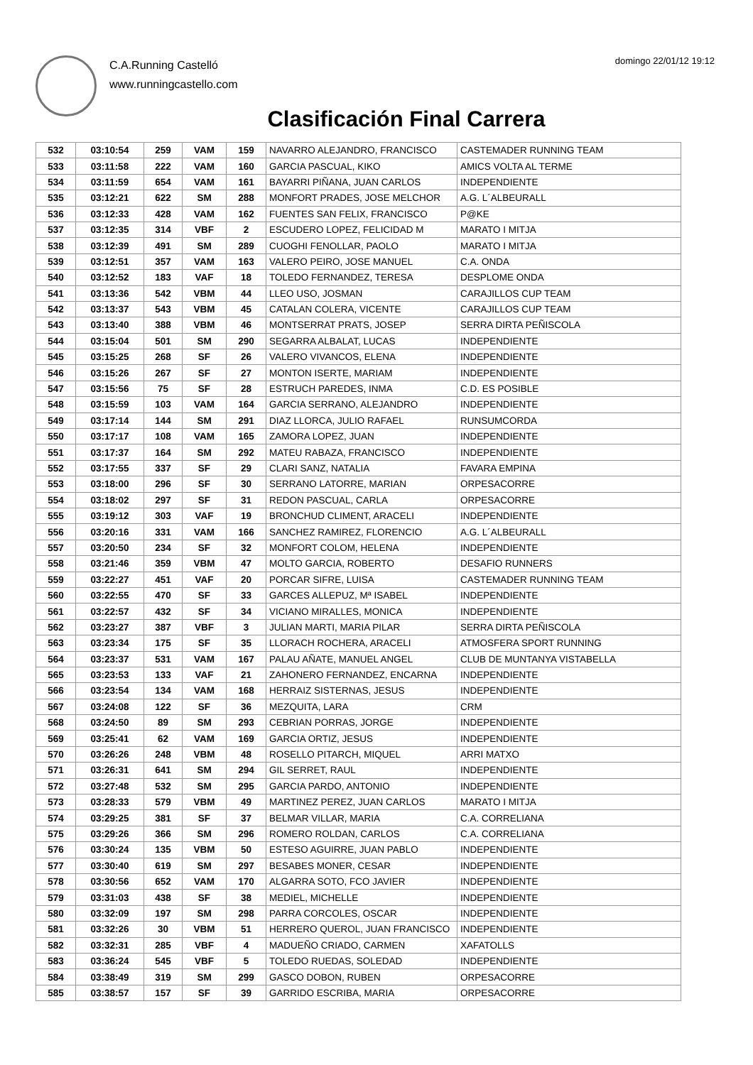C.A.Running Castelló
www.runningcastello.com
domingo 22/01/12 19:12
Clasificación Final Carrera
| 532 | 03:10:54 | 259 | VAM | 159 | NAVARRO ALEJANDRO, FRANCISCO | CASTEMADER RUNNING TEAM |
| 533 | 03:11:58 | 222 | VAM | 160 | GARCIA PASCUAL, KIKO | AMICS VOLTA AL TERME |
| 534 | 03:11:59 | 654 | VAM | 161 | BAYARRI PIÑANA, JUAN CARLOS | INDEPENDIENTE |
| 535 | 03:12:21 | 622 | SM | 288 | MONFORT PRADES, JOSE MELCHOR | A.G. L´ALBEURALL |
| 536 | 03:12:33 | 428 | VAM | 162 | FUENTES SAN FELIX, FRANCISCO | P@KE |
| 537 | 03:12:35 | 314 | VBF | 2 | ESCUDERO LOPEZ, FELICIDAD M | MARATO I MITJA |
| 538 | 03:12:39 | 491 | SM | 289 | CUOGHI FENOLLAR, PAOLO | MARATO I MITJA |
| 539 | 03:12:51 | 357 | VAM | 163 | VALERO PEIRO, JOSE MANUEL | C.A. ONDA |
| 540 | 03:12:52 | 183 | VAF | 18 | TOLEDO FERNANDEZ, TERESA | DESPLOME ONDA |
| 541 | 03:13:36 | 542 | VBM | 44 | LLEO USO, JOSMAN | CARAJILLOS CUP TEAM |
| 542 | 03:13:37 | 543 | VBM | 45 | CATALAN COLERA, VICENTE | CARAJILLOS CUP TEAM |
| 543 | 03:13:40 | 388 | VBM | 46 | MONTSERRAT PRATS, JOSEP | SERRA DIRTA PEÑISCOLA |
| 544 | 03:15:04 | 501 | SM | 290 | SEGARRA ALBALAT, LUCAS | INDEPENDIENTE |
| 545 | 03:15:25 | 268 | SF | 26 | VALERO VIVANCOS, ELENA | INDEPENDIENTE |
| 546 | 03:15:26 | 267 | SF | 27 | MONTON ISERTE, MARIAM | INDEPENDIENTE |
| 547 | 03:15:56 | 75 | SF | 28 | ESTRUCH PAREDES, INMA | C.D. ES POSIBLE |
| 548 | 03:15:59 | 103 | VAM | 164 | GARCIA SERRANO, ALEJANDRO | INDEPENDIENTE |
| 549 | 03:17:14 | 144 | SM | 291 | DIAZ LLORCA, JULIO RAFAEL | RUNSUMCORDA |
| 550 | 03:17:17 | 108 | VAM | 165 | ZAMORA LOPEZ, JUAN | INDEPENDIENTE |
| 551 | 03:17:37 | 164 | SM | 292 | MATEU RABAZA, FRANCISCO | INDEPENDIENTE |
| 552 | 03:17:55 | 337 | SF | 29 | CLARI SANZ, NATALIA | FAVARA EMPINA |
| 553 | 03:18:00 | 296 | SF | 30 | SERRANO LATORRE, MARIAN | ORPESACORRE |
| 554 | 03:18:02 | 297 | SF | 31 | REDON PASCUAL, CARLA | ORPESACORRE |
| 555 | 03:19:12 | 303 | VAF | 19 | BRONCHUD CLIMENT, ARACELI | INDEPENDIENTE |
| 556 | 03:20:16 | 331 | VAM | 166 | SANCHEZ RAMIREZ, FLORENCIO | A.G. L´ALBEURALL |
| 557 | 03:20:50 | 234 | SF | 32 | MONFORT COLOM, HELENA | INDEPENDIENTE |
| 558 | 03:21:46 | 359 | VBM | 47 | MOLTO GARCIA, ROBERTO | DESAFIO RUNNERS |
| 559 | 03:22:27 | 451 | VAF | 20 | PORCAR SIFRE, LUISA | CASTEMADER RUNNING TEAM |
| 560 | 03:22:55 | 470 | SF | 33 | GARCES ALLEPUZ, Mª ISABEL | INDEPENDIENTE |
| 561 | 03:22:57 | 432 | SF | 34 | VICIANO MIRALLES, MONICA | INDEPENDIENTE |
| 562 | 03:23:27 | 387 | VBF | 3 | JULIAN MARTI, MARIA PILAR | SERRA DIRTA PEÑISCOLA |
| 563 | 03:23:34 | 175 | SF | 35 | LLORACH ROCHERA, ARACELI | ATMOSFERA SPORT RUNNING |
| 564 | 03:23:37 | 531 | VAM | 167 | PALAU AÑATE, MANUEL ANGEL | CLUB DE MUNTANYA VISTABELLA |
| 565 | 03:23:53 | 133 | VAF | 21 | ZAHONERO FERNANDEZ, ENCARNA | INDEPENDIENTE |
| 566 | 03:23:54 | 134 | VAM | 168 | HERRAIZ SISTERNAS, JESUS | INDEPENDIENTE |
| 567 | 03:24:08 | 122 | SF | 36 | MEZQUITA, LARA | CRM |
| 568 | 03:24:50 | 89 | SM | 293 | CEBRIAN PORRAS, JORGE | INDEPENDIENTE |
| 569 | 03:25:41 | 62 | VAM | 169 | GARCIA ORTIZ, JESUS | INDEPENDIENTE |
| 570 | 03:26:26 | 248 | VBM | 48 | ROSELLO PITARCH, MIQUEL | ARRI MATXO |
| 571 | 03:26:31 | 641 | SM | 294 | GIL SERRET, RAUL | INDEPENDIENTE |
| 572 | 03:27:48 | 532 | SM | 295 | GARCIA PARDO, ANTONIO | INDEPENDIENTE |
| 573 | 03:28:33 | 579 | VBM | 49 | MARTINEZ PEREZ, JUAN CARLOS | MARATO I MITJA |
| 574 | 03:29:25 | 381 | SF | 37 | BELMAR VILLAR, MARIA | C.A. CORRELIANA |
| 575 | 03:29:26 | 366 | SM | 296 | ROMERO ROLDAN, CARLOS | C.A. CORRELIANA |
| 576 | 03:30:24 | 135 | VBM | 50 | ESTESO AGUIRRE, JUAN PABLO | INDEPENDIENTE |
| 577 | 03:30:40 | 619 | SM | 297 | BESABES MONER, CESAR | INDEPENDIENTE |
| 578 | 03:30:56 | 652 | VAM | 170 | ALGARRA SOTO, FCO JAVIER | INDEPENDIENTE |
| 579 | 03:31:03 | 438 | SF | 38 | MEDIEL, MICHELLE | INDEPENDIENTE |
| 580 | 03:32:09 | 197 | SM | 298 | PARRA CORCOLES, OSCAR | INDEPENDIENTE |
| 581 | 03:32:26 | 30 | VBM | 51 | HERRERO QUEROL, JUAN FRANCISCO | INDEPENDIENTE |
| 582 | 03:32:31 | 285 | VBF | 4 | MADUEÑO CRIADO, CARMEN | XAFATOLLS |
| 583 | 03:36:24 | 545 | VBF | 5 | TOLEDO RUEDAS, SOLEDAD | INDEPENDIENTE |
| 584 | 03:38:49 | 319 | SM | 299 | GASCO DOBON, RUBEN | ORPESACORRE |
| 585 | 03:38:57 | 157 | SF | 39 | GARRIDO ESCRIBA, MARIA | ORPESACORRE |